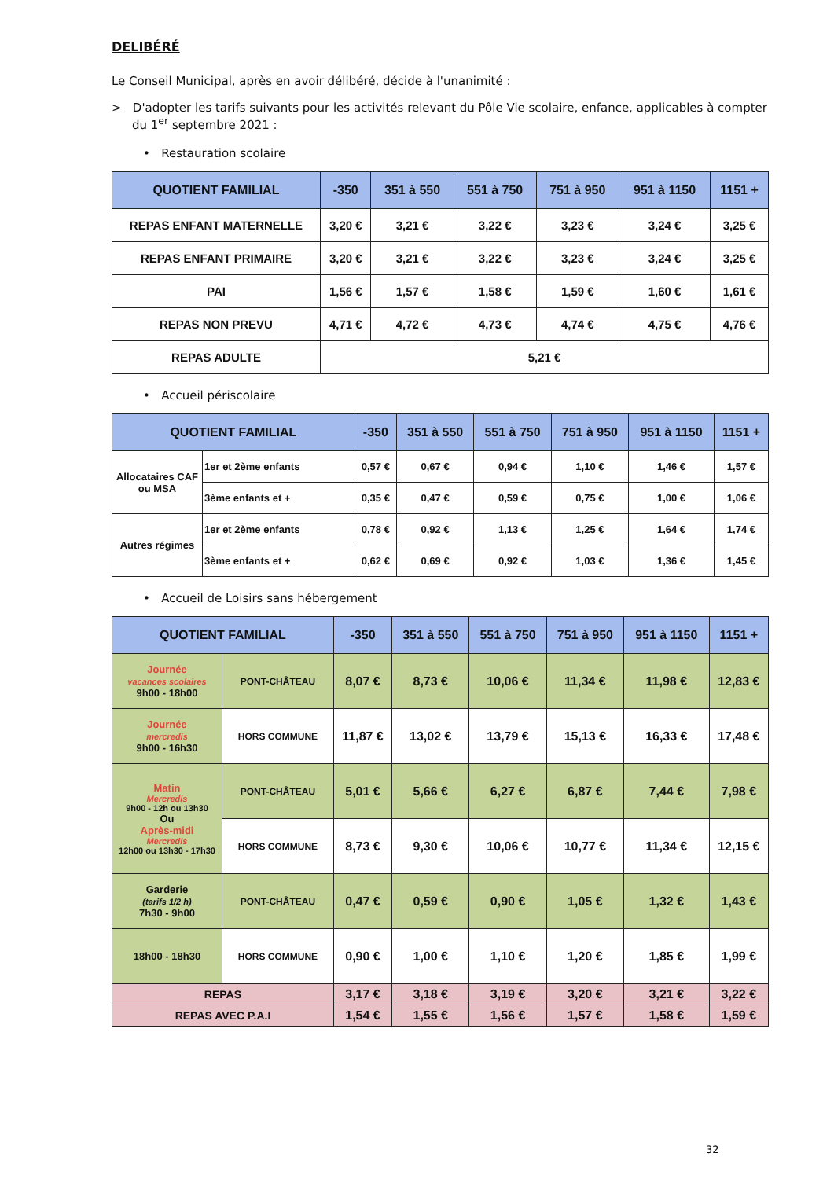DELIBÉRÉ
Le Conseil Municipal, après en avoir délibéré, décide à l'unanimité :
> D'adopter les tarifs suivants pour les activités relevant du Pôle Vie scolaire, enfance, applicables à compter du 1<sup>er</sup> septembre 2021 :
• Restauration scolaire
| QUOTIENT FAMILIAL | -350 | 351 à 550 | 551 à 750 | 751 à 950 | 951 à 1150 | 1151 + |
| --- | --- | --- | --- | --- | --- | --- |
| REPAS ENFANT MATERNELLE | 3,20 € | 3,21 € | 3,22 € | 3,23 € | 3,24 € | 3,25 € |
| REPAS ENFANT PRIMAIRE | 3,20 € | 3,21 € | 3,22 € | 3,23 € | 3,24 € | 3,25 € |
| PAI | 1,56 € | 1,57 € | 1,58 € | 1,59 € | 1,60 € | 1,61 € |
| REPAS NON PREVU | 4,71 € | 4,72 € | 4,73 € | 4,74 € | 4,75 € | 4,76 € |
| REPAS ADULTE | 5,21 € | | | | | |
• Accueil périscolaire
| QUOTIENT FAMILIAL | | -350 | 351 à 550 | 551 à 750 | 751 à 950 | 951 à 1150 | 1151 + |
| --- | --- | --- | --- | --- | --- | --- | --- |
| Allocataires CAF ou MSA | 1er et 2ème enfants | 0,57 € | 0,67 € | 0,94 € | 1,10 € | 1,46 € | 1,57 € |
| | 3ème enfants et + | 0,35 € | 0,47 € | 0,59 € | 0,75 € | 1,00 € | 1,06 € |
| Autres régimes | 1er et 2ème enfants | 0,78 € | 0,92 € | 1,13 € | 1,25 € | 1,64 € | 1,74 € |
| | 3ème enfants et + | 0,62 € | 0,69 € | 0,92 € | 1,03 € | 1,36 € | 1,45 € |
• Accueil de Loisirs sans hébergement
| QUOTIENT FAMILIAL | | -350 | 351 à 550 | 551 à 750 | 751 à 950 | 951 à 1150 | 1151 + |
| --- | --- | --- | --- | --- | --- | --- | --- |
| Journée vacances scolaires 9h00 - 18h00 | PONT-CHÂTEAU | 8,07 € | 8,73 € | 10,06 € | 11,34 € | 11,98 € | 12,83 € |
| Journée mercredis 9h00 - 16h30 | HORS COMMUNE | 11,87 € | 13,02 € | 13,79 € | 15,13 € | 16,33 € | 17,48 € |
| Matin Mercredis 9h00 - 12h ou 13h30 Ou Après-midi Mercredis 12h00 ou 13h30 - 17h30 | PONT-CHÂTEAU | 5,01 € | 5,66 € | 6,27 € | 6,87 € | 7,44 € | 7,98 € |
| | HORS COMMUNE | 8,73 € | 9,30 € | 10,06 € | 10,77 € | 11,34 € | 12,15 € |
| Garderie (tarifs 1/2 h) 7h30 - 9h00 | PONT-CHÂTEAU | 0,47 € | 0,59 € | 0,90 € | 1,05 € | 1,32 € | 1,43 € |
| 18h00 - 18h30 | HORS COMMUNE | 0,90 € | 1,00 € | 1,10 € | 1,20 € | 1,85 € | 1,99 € |
| REPAS | | 3,17 € | 3,18 € | 3,19 € | 3,20 € | 3,21 € | 3,22 € |
| REPAS AVEC P.A.I | | 1,54 € | 1,55 € | 1,56 € | 1,57 € | 1,58 € | 1,59 € |
32